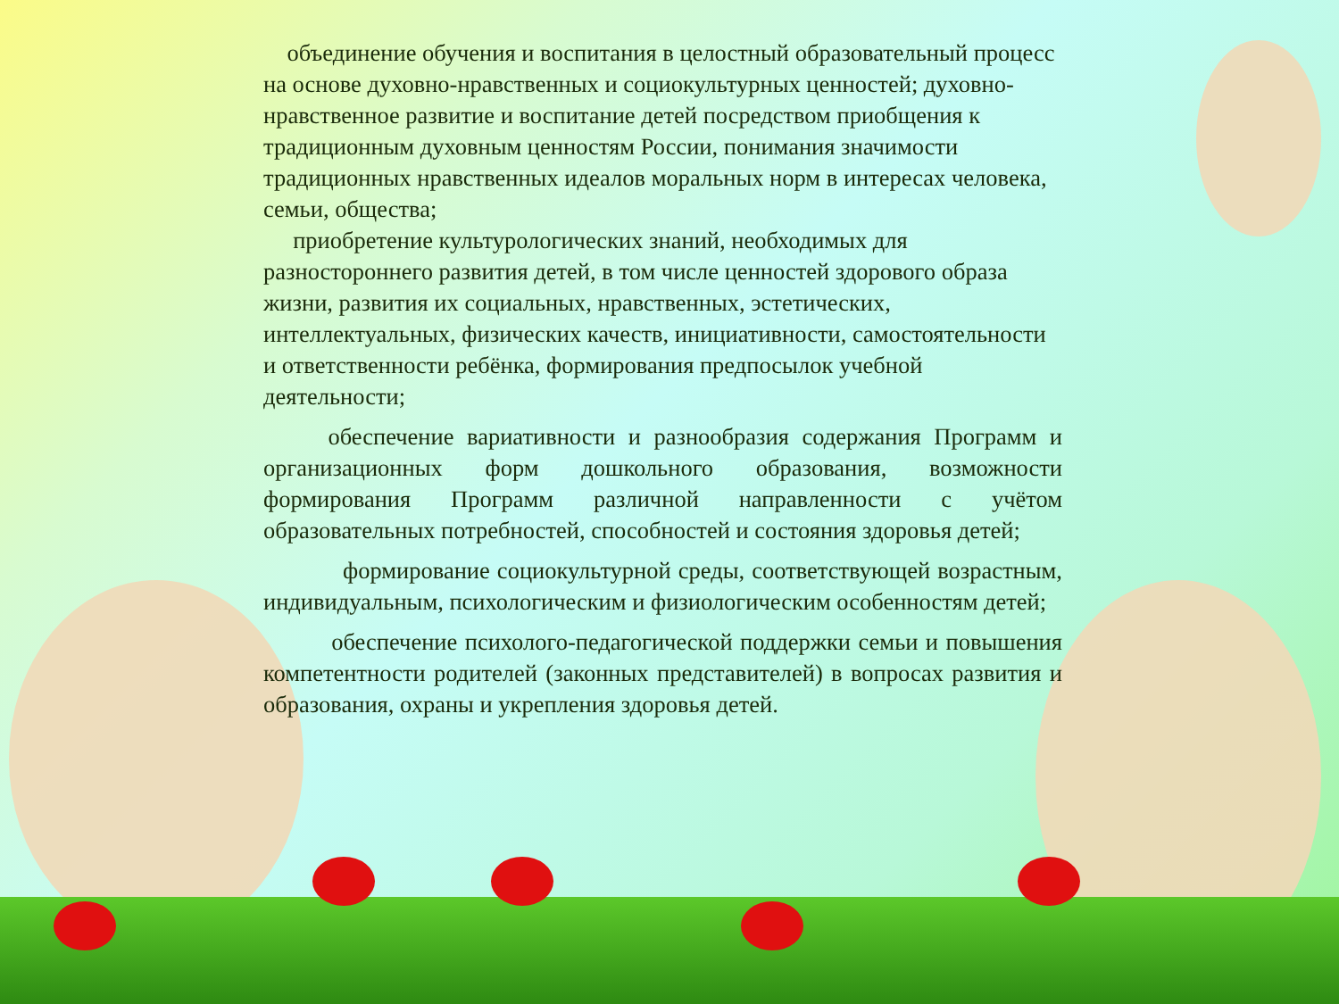объединение обучения и воспитания в целостный образовательный процесс на основе духовно-нравственных и социокультурных ценностей; духовно-нравственное развитие и воспитание детей посредством приобщения к традиционным духовным ценностям России, понимания значимости традиционных нравственных идеалов моральных норм в интересах человека, семьи, общества;
приобретение культурологических знаний, необходимых для разностороннего развития детей, в том числе ценностей здорового образа жизни, развития их социальных, нравственных, эстетических, интеллектуальных, физических качеств, инициативности, самостоятельности и ответственности ребёнка, формирования предпосылок учебной деятельности;
обеспечение вариативности и разнообразия содержания Программ и организационных форм дошкольного образования, возможности формирования Программ различной направленности с учётом образовательных потребностей, способностей и состояния здоровья детей;
формирование социокультурной среды, соответствующей возрастным, индивидуальным, психологическим и физиологическим особенностям детей;
обеспечение психолого-педагогической поддержки семьи и повышения компетентности родителей (законных представителей) в вопросах развития и образования, охраны и укрепления здоровья детей.